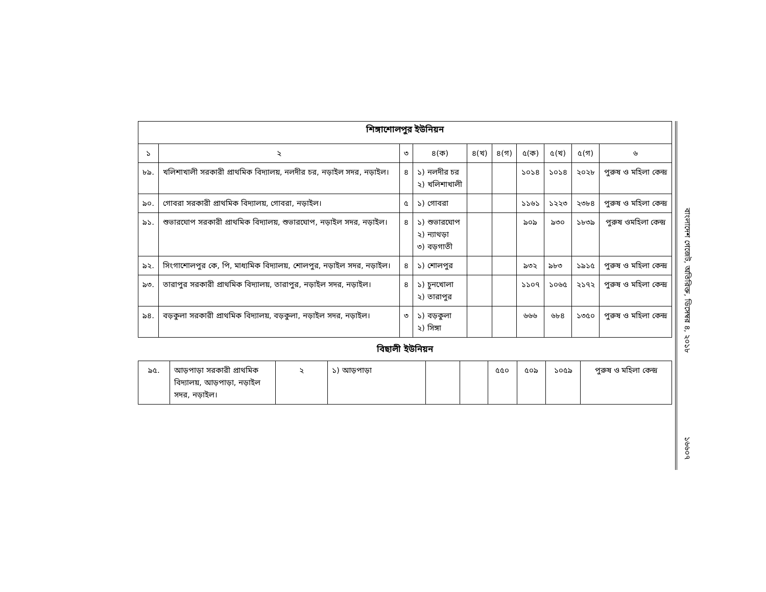| শিঙ্গাশোলপুর ইউনিয়ন | | | | | | | | | |
| ১ | ২ | ৩ | ৪(ক) | ৪(খ) | ৪(গ) | ৫(ক) | ৫(খ) | ৫(গ) | ৬ |
| ৮৯. | খলিশাখালী সরকারী প্রাথমিক বিদ্যালয়, নলদীর চর, নড়াইল সদর, নড়াইল। | ৪ | ১) নলদীর চর ২) খলিশাখালী | | | ১০১৪ | ১০১৪ | ২০২৮ | পুরুষ ও মহিলা কেন্দ্র |
| ৯০. | গোবরা সরকারী প্রাথমিক বিদ্যালয়, গোবরা, নড়াইল। | ৫ | ১) গোবরা | | | ১১৬১ | ১২২৩ | ২৩৮৪ | পুরুষ ও মহিলা কেন্দ্র |
| ৯১. | শুভারঘোপ সরকারী প্রাথমিক বিদ্যালয়, শুভারঘোপ, নড়াইল সদর, নড়াইল। | ৪ | ১) শুভারঘোপ ২) ন্যাথড়া ৩) বড়গাতী | | | ৯০৯ | ৯৩০ | ১৮৩৯ | পুরুষ ওমহিলা কেন্দ্র |
| ৯২. | সিংগাশোলপুর কে, পি, মাধ্যমিক বিদ্যালয়, শোলপুর, নড়াইল সদর, নড়াইল। | ৪ | ১) শোলপুর | | | ৯৩২ | ৯৮৩ | ১৯১৫ | পুরুষ ও মহিলা কেন্দ্র |
| ৯৩. | তারাপুর সরকারী প্রাথমিক বিদ্যালয়, তারাপুর, নড়াইল সদর, নড়াইল। | ৪ | ১) চুনখোলা ২) তারাপুর | | | ১১০৭ | ১০৬৫ | ২১৭২ | পুরুষ ও মহিলা কেন্দ্র |
| ৯৪. | বড়কুলা সরকারী প্রাথমিক বিদ্যালয়, বড়কুলা, নড়াইল সদর, নড়াইল। | ৩ | ১) বড়কুলা ২) সিঙ্গা | | | ৬৬৬ | ৬৮৪ | ১৩৫০ | পুরুষ ও মহিলা কেন্দ্র |
বিছালী ইউনিয়ন
| ৯৫. | আড়পাড়া সরকারী প্রাথমিক বিদ্যালয়, আড়পাড়া, নড়াইল সদর, নড়াইল। | ২ | ১) আড়পাড়া | | | ৫৫০ | ৫০৯ | ১০৫৯ | পুরুষ ও মহিলা কেন্দ্র |
বাংলাদেশ গেজেট, অতিরিক্ত, ডিসেম্বর ৪, ২০১৮
১৬৬০৭